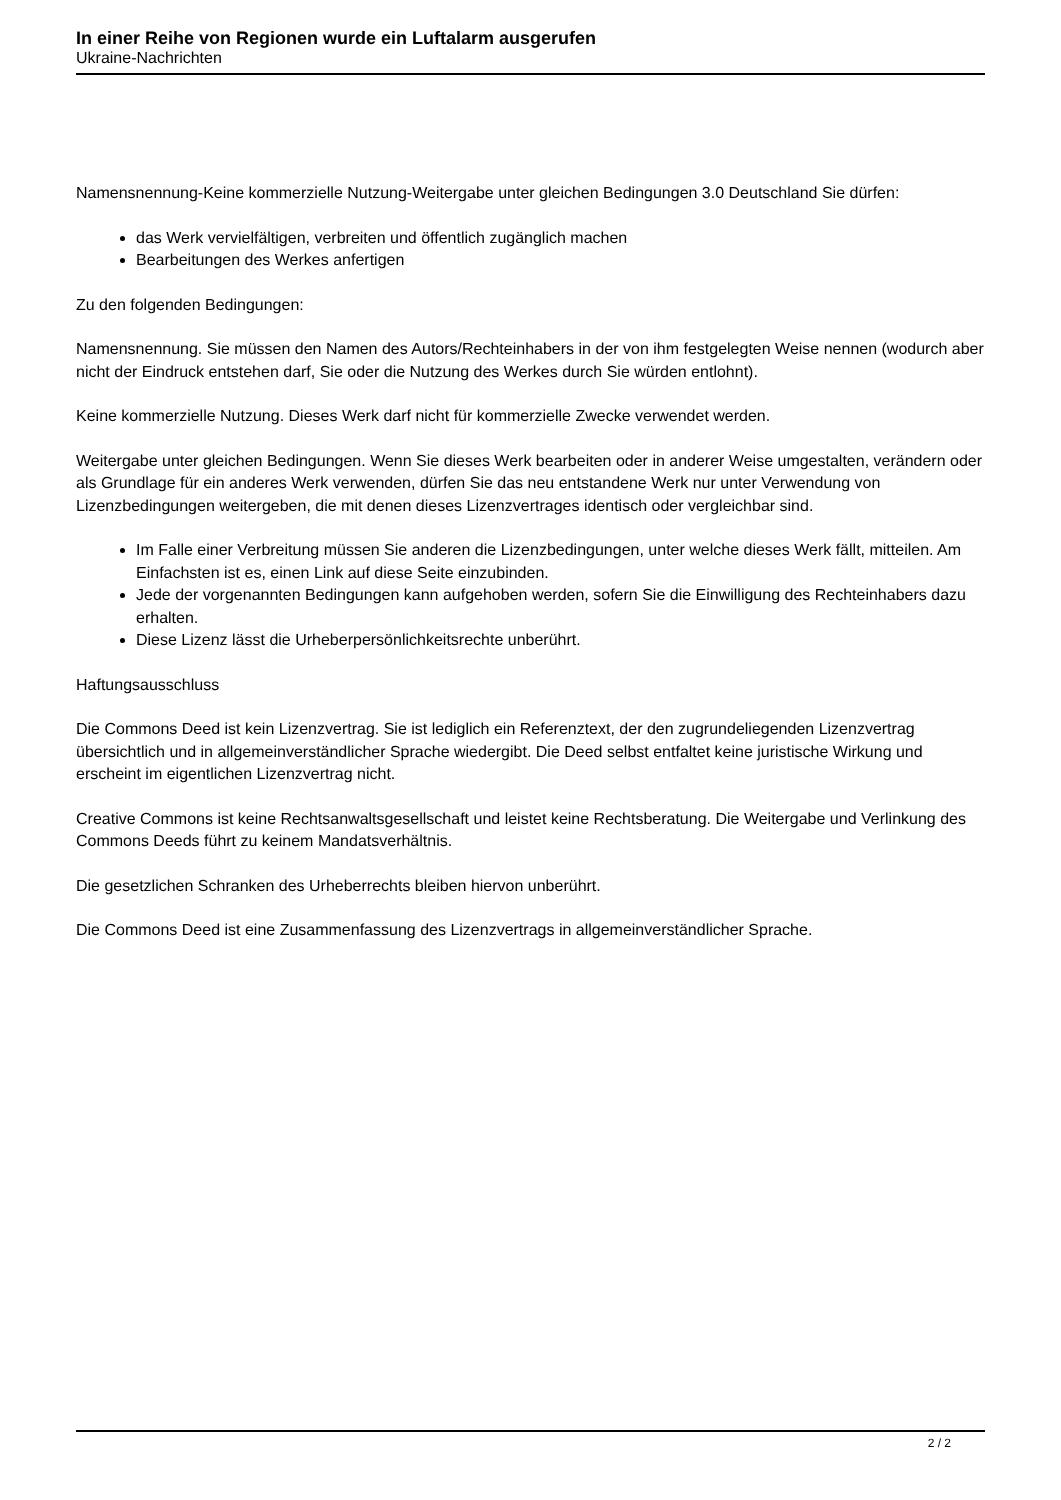In einer Reihe von Regionen wurde ein Luftalarm ausgerufen
Ukraine-Nachrichten
Namensnennung-Keine kommerzielle Nutzung-Weitergabe unter gleichen Bedingungen 3.0 Deutschland Sie dürfen:
das Werk vervielfältigen, verbreiten und öffentlich zugänglich machen
Bearbeitungen des Werkes anfertigen
Zu den folgenden Bedingungen:
Namensnennung. Sie müssen den Namen des Autors/Rechteinhabers in der von ihm festgelegten Weise nennen (wodurch aber nicht der Eindruck entstehen darf, Sie oder die Nutzung des Werkes durch Sie würden entlohnt).
Keine kommerzielle Nutzung. Dieses Werk darf nicht für kommerzielle Zwecke verwendet werden.
Weitergabe unter gleichen Bedingungen. Wenn Sie dieses Werk bearbeiten oder in anderer Weise umgestalten, verändern oder als Grundlage für ein anderes Werk verwenden, dürfen Sie das neu entstandene Werk nur unter Verwendung von Lizenzbedingungen weitergeben, die mit denen dieses Lizenzvertrages identisch oder vergleichbar sind.
Im Falle einer Verbreitung müssen Sie anderen die Lizenzbedingungen, unter welche dieses Werk fällt, mitteilen. Am Einfachsten ist es, einen Link auf diese Seite einzubinden.
Jede der vorgenannten Bedingungen kann aufgehoben werden, sofern Sie die Einwilligung des Rechteinhabers dazu erhalten.
Diese Lizenz lässt die Urheberpersönlichkeitsrechte unberührt.
Haftungsausschluss
Die Commons Deed ist kein Lizenzvertrag. Sie ist lediglich ein Referenztext, der den zugrundeliegenden Lizenzvertrag übersichtlich und in allgemeinverständlicher Sprache wiedergibt. Die Deed selbst entfaltet keine juristische Wirkung und erscheint im eigentlichen Lizenzvertrag nicht.
Creative Commons ist keine Rechtsanwaltsgesellschaft und leistet keine Rechtsberatung. Die Weitergabe und Verlinkung des Commons Deeds führt zu keinem Mandatsverhältnis.
Die gesetzlichen Schranken des Urheberrechts bleiben hiervon unberührt.
Die Commons Deed ist eine Zusammenfassung des Lizenzvertrags in allgemeinverständlicher Sprache.
2 / 2